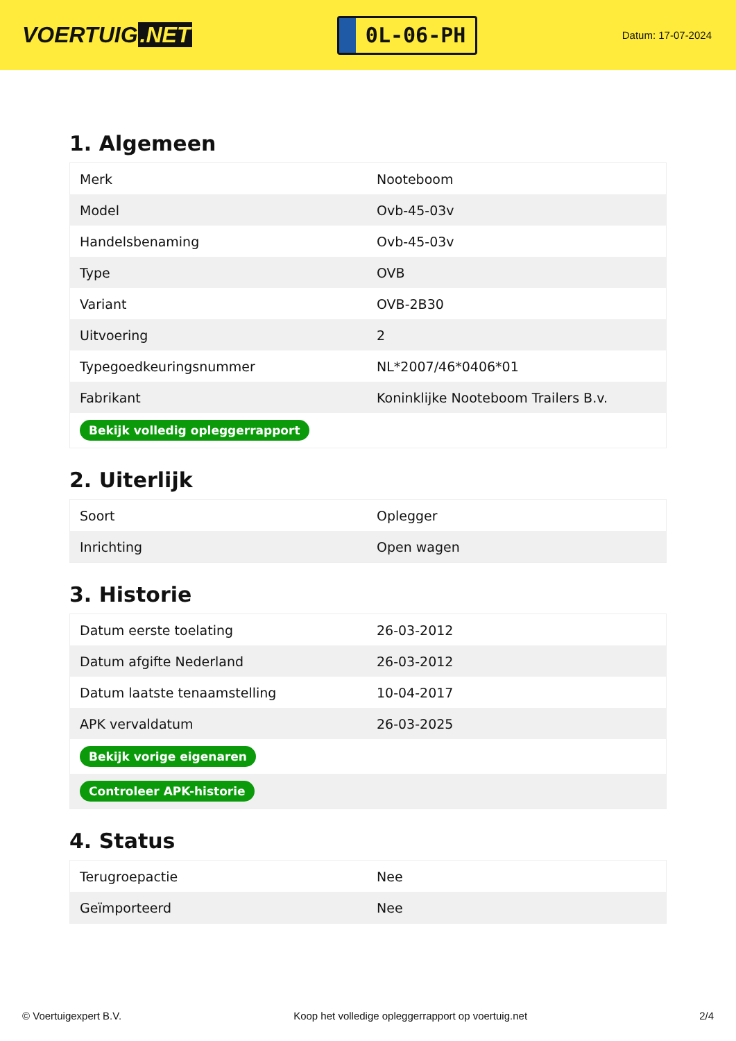VOERTUIG.NET
0L-06-PH
Datum: 17-07-2024
1. Algemeen
| Merk | Nooteboom |
| Model | Ovb-45-03v |
| Handelsbenaming | Ovb-45-03v |
| Type | OVB |
| Variant | OVB-2B30 |
| Uitvoering | 2 |
| Typegoedkeuringsnummer | NL*2007/46*0406*01 |
| Fabrikant | Koninklijke Nooteboom Trailers B.v. |
| Bekijk volledig opleggerrapport | |
2. Uiterlijk
| Soort | Oplegger |
| Inrichting | Open wagen |
3. Historie
| Datum eerste toelating | 26-03-2012 |
| Datum afgifte Nederland | 26-03-2012 |
| Datum laatste tenaamstelling | 10-04-2017 |
| APK vervaldatum | 26-03-2025 |
| Bekijk vorige eigenaren | |
| Controleer APK-historie | |
4. Status
| Terugroepactie | Nee |
| Geïmporteerd | Nee |
© Voertuigexpert B.V. Koop het volledige opleggerrapport op voertuig.net 2/4